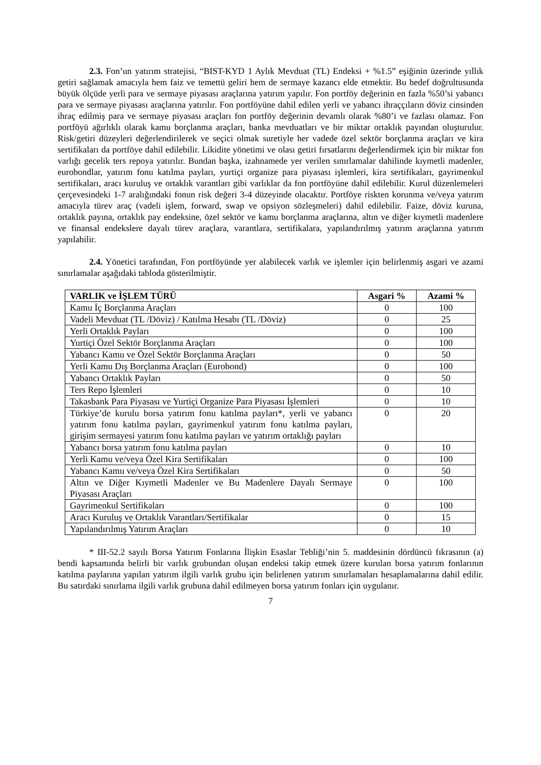2.3. Fon’un yatırım stratejisi, “BIST-KYD 1 Aylık Mevduat (TL) Endeksi + %1.5” eşiğinin üzerinde yıllık getiri sağlamak amacıyla hem faiz ve temettü geliri hem de sermaye kazancı elde etmektir. Bu hedef doğrultusunda büyük ölçüde yerli para ve sermaye piyasası araçlarına yatırım yapılır. Fon portföy değerinin en fazla %50’si yabancı para ve sermaye piyasası araçlarına yatırılır. Fon portföyüne dahil edilen yerli ve yabancı ihraççıların döviz cinsinden ihraç edilmiş para ve sermaye piyasası araçları fon portföy değerinin devamlı olarak %80’i ve fazlası olamaz. Fon portföyü ağırlıklı olarak kamu borçlanma araçları, banka mevduatları ve bir miktar ortaklık payından oluşturulur. Risk/getiri düzeyleri değerlendirilerek ve seçici olmak suretiyle her vadede özel sektör borçlanma araçları ve kira sertifikaları da portföye dahil edilebilir. Likidite yönetimi ve olası getiri fırsatlarını değerlendirmek için bir miktar fon varlığı gecelik ters repoya yatırılır. Bundan başka, izahnamede yer verilen sınırlamalar dahilinde kıymetli madenler, eurobondlar, yatırım fonu katılma payları, yurtiçi organize para piyasası işlemleri, kira sertifikaları, gayrimenkul sertifikaları, aracı kuruluş ve ortaklık varantları gibi varlıklar da fon portföyüne dahil edilebilir. Kurul düzenlemeleri çerçevesindeki 1-7 aralığındaki fonun risk değeri 3-4 düzeyinde olacaktır. Portföye riskten korunma ve/veya yatırım amacıyla türev araç (vadeli işlem, forward, swap ve opsiyon sözleşmeleri) dahil edilebilir. Faize, döviz kuruna, ortaklık payına, ortaklık pay endeksine, özel sektör ve kamu borçlanma araçlarına, altın ve diğer kıymetli madenlere ve finansal endekslere dayalı türev araçlara, varantlara, sertifikalara, yapılandırılmış yatırım araçlarına yatırım yapılabilir.
2.4. Yönetici tarafından, Fon portföyünde yer alabilecek varlık ve işlemler için belirlenmiş asgari ve azami sınırlamalar aşağıdaki tabloda gösterilmiştir.
| VARLIK ve İŞLEM TÜRÜ | Asgari % | Azami % |
| --- | --- | --- |
| Kamu İç Borçlanma Araçları | 0 | 100 |
| Vadeli Mevduat (TL /Döviz) / Katılma Hesabı (TL /Döviz) | 0 | 25 |
| Yerli Ortaklık Payları | 0 | 100 |
| Yurtiçi Özel Sektör Borçlanma Araçları | 0 | 100 |
| Yabancı Kamu ve Özel Sektör Borçlanma Araçları | 0 | 50 |
| Yerli Kamu Dış Borçlanma Araçları (Eurobond) | 0 | 100 |
| Yabancı Ortaklık Payları | 0 | 50 |
| Ters Repo İşlemleri | 0 | 10 |
| Takasbank Para Piyasası ve Yurtiçi Organize Para Piyasası İşlemleri | 0 | 10 |
| Türkiye’de kurulu borsa yatırım fonu katılma payları*, yerli ve yabancı yatırım fonu katılma payları, gayrimenkul yatırım fonu katılma payları, girişim sermayesi yatırım fonu katılma payları ve yatırım ortaklığı payları | 0 | 20 |
| Yabancı borsa yatırım fonu katılma payları | 0 | 10 |
| Yerli Kamu ve/veya Özel Kira Sertifikaları | 0 | 100 |
| Yabancı Kamu ve/veya Özel Kira Sertifikaları | 0 | 50 |
| Altın ve Diğer Kıymetli Madenler ve Bu Madenlere Dayalı Sermaye Piyasası Araçları | 0 | 100 |
| Gayrimenkul Sertifikaları | 0 | 100 |
| Aracı Kuruluş ve Ortaklık Varantları/Sertifikalar | 0 | 15 |
| Yapılandırılmış Yatırım Araçları | 0 | 10 |
* III-52.2 sayılı Borsa Yatırım Fonlarına İlişkin Esaslar Tebliği’nin 5. maddesinin dördüncü fıkrasının (a) bendi kapsamında belirli bir varlık grubundan oluşan endeksi takip etmek üzere kurulan borsa yatırım fonlarının katılma paylarına yapılan yatırım ilgili varlık grubu için belirlenen yatırım sınırlamaları hesaplamalarına dahil edilir. Bu satırdaki sınırlama ilgili varlık grubuna dahil edilmeyen borsa yatırım fonları için uygulanır.
7